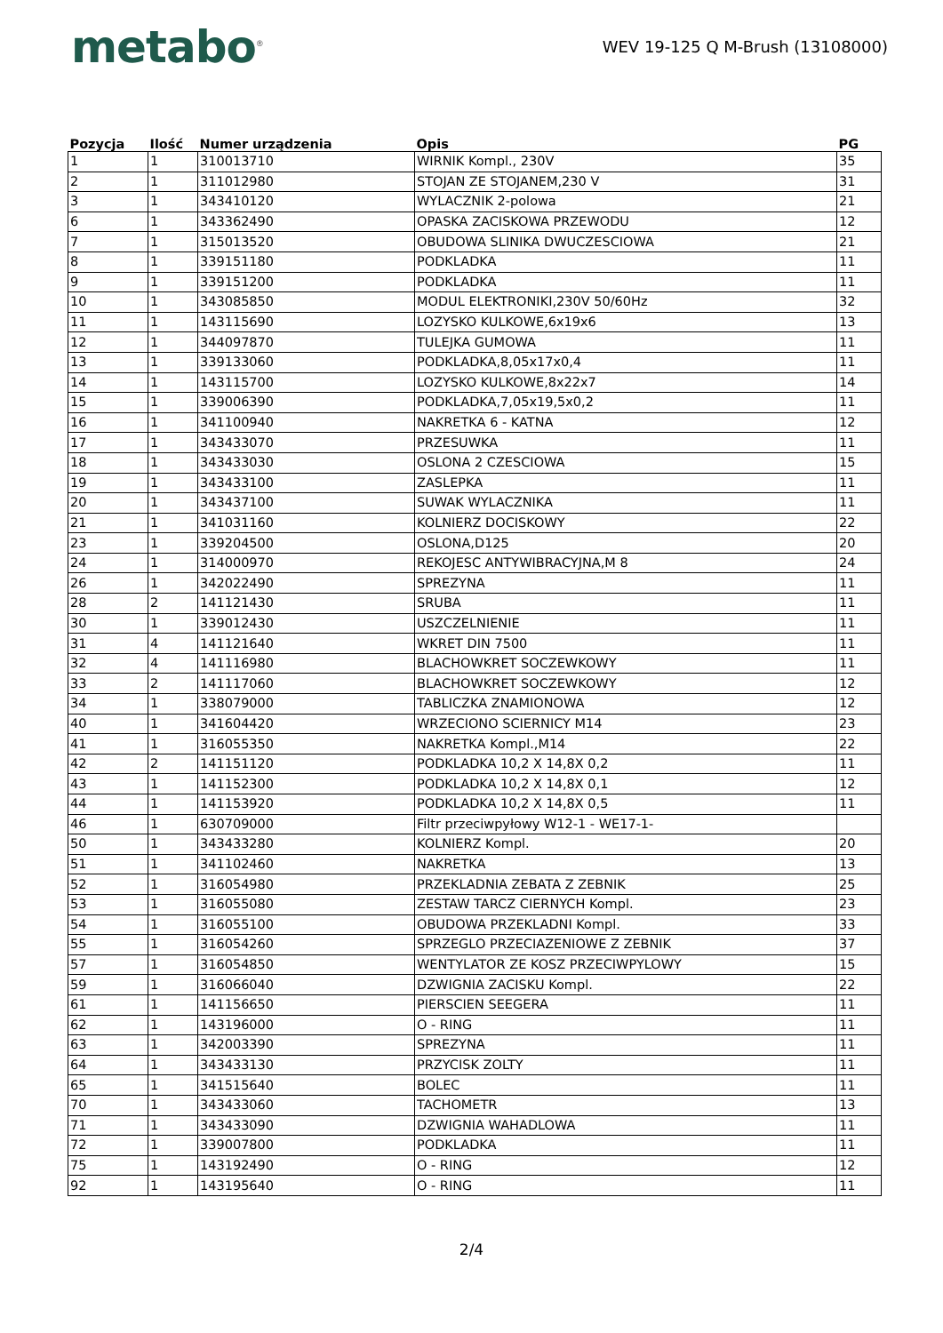metabo<sup>®</sup>
WEV 19-125 Q M-Brush (13108000)
| Pozycja | Ilość | Numer urządzenia | Opis | PG |
| --- | --- | --- | --- | --- |
| 1 | 1 | 310013710 | WIRNIK Kompl., 230V | 35 |
| 2 | 1 | 311012980 | STOJAN ZE STOJANEM,230 V | 31 |
| 3 | 1 | 343410120 | WYLACZNIK 2-polowa | 21 |
| 6 | 1 | 343362490 | OPASKA ZACISKOWA PRZEWODU | 12 |
| 7 | 1 | 315013520 | OBUDOWA SLINIKA DWUCZESCIOWA | 21 |
| 8 | 1 | 339151180 | PODKLADKA | 11 |
| 9 | 1 | 339151200 | PODKLADKA | 11 |
| 10 | 1 | 343085850 | MODUL ELEKTRONIKI,230V 50/60Hz | 32 |
| 11 | 1 | 143115690 | LOZYSKO KULKOWE,6x19x6 | 13 |
| 12 | 1 | 344097870 | TULEJKA GUMOWA | 11 |
| 13 | 1 | 339133060 | PODKLADKA,8,05x17x0,4 | 11 |
| 14 | 1 | 143115700 | LOZYSKO KULKOWE,8x22x7 | 14 |
| 15 | 1 | 339006390 | PODKLADKA,7,05x19,5x0,2 | 11 |
| 16 | 1 | 341100940 | NAKRETKA 6 - KATNA | 12 |
| 17 | 1 | 343433070 | PRZESUWKA | 11 |
| 18 | 1 | 343433030 | OSLONA 2 CZESCIOWA | 15 |
| 19 | 1 | 343433100 | ZASLEPKA | 11 |
| 20 | 1 | 343437100 | SUWAK WYLACZNIKA | 11 |
| 21 | 1 | 341031160 | KOLNIERZ DOCISKOWY | 22 |
| 23 | 1 | 339204500 | OSLONA,D125 | 20 |
| 24 | 1 | 314000970 | REKOJESC ANTYWIBRACYJNA,M 8 | 24 |
| 26 | 1 | 342022490 | SPREZYNA | 11 |
| 28 | 2 | 141121430 | SRUBA | 11 |
| 30 | 1 | 339012430 | USZCZELNIENIE | 11 |
| 31 | 4 | 141121640 | WKRET DIN 7500 | 11 |
| 32 | 4 | 141116980 | BLACHOWKRET SOCZEWKOWY | 11 |
| 33 | 2 | 141117060 | BLACHOWKRET SOCZEWKOWY | 12 |
| 34 | 1 | 338079000 | TABLICZKA ZNAMIONOWA | 12 |
| 40 | 1 | 341604420 | WRZECIONO SCIERNICY M14 | 23 |
| 41 | 1 | 316055350 | NAKRETKA Kompl.,M14 | 22 |
| 42 | 2 | 141151120 | PODKLADKA 10,2 X 14,8X 0,2 | 11 |
| 43 | 1 | 141152300 | PODKLADKA 10,2 X 14,8X 0,1 | 12 |
| 44 | 1 | 141153920 | PODKLADKA 10,2 X 14,8X 0,5 | 11 |
| 46 | 1 | 630709000 | Filtr przeciwpyłowy W12-1 - WE17-1- | |
| 50 | 1 | 343433280 | KOLNIERZ Kompl. | 20 |
| 51 | 1 | 341102460 | NAKRETKA | 13 |
| 52 | 1 | 316054980 | PRZEKLADNIA ZEBATA Z ZEBNIK | 25 |
| 53 | 1 | 316055080 | ZESTAW TARCZ CIERNYCH Kompl. | 23 |
| 54 | 1 | 316055100 | OBUDOWA PRZEKLADNI Kompl. | 33 |
| 55 | 1 | 316054260 | SPRZEGLO PRZECIAZENIOWE Z ZEBNIK | 37 |
| 57 | 1 | 316054850 | WENTYLATOR ZE KOSZ PRZECIWPYLOWY | 15 |
| 59 | 1 | 316066040 | DZWIGNIA ZACISKU Kompl. | 22 |
| 61 | 1 | 141156650 | PIERSCIEN SEEGERA | 11 |
| 62 | 1 | 143196000 | O - RING | 11 |
| 63 | 1 | 342003390 | SPREZYNA | 11 |
| 64 | 1 | 343433130 | PRZYCISK ZOLTY | 11 |
| 65 | 1 | 341515640 | BOLEC | 11 |
| 70 | 1 | 343433060 | TACHOMETR | 13 |
| 71 | 1 | 343433090 | DZWIGNIA WAHADLOWA | 11 |
| 72 | 1 | 339007800 | PODKLADKA | 11 |
| 75 | 1 | 143192490 | O - RING | 12 |
| 92 | 1 | 143195640 | O - RING | 11 |
2/4